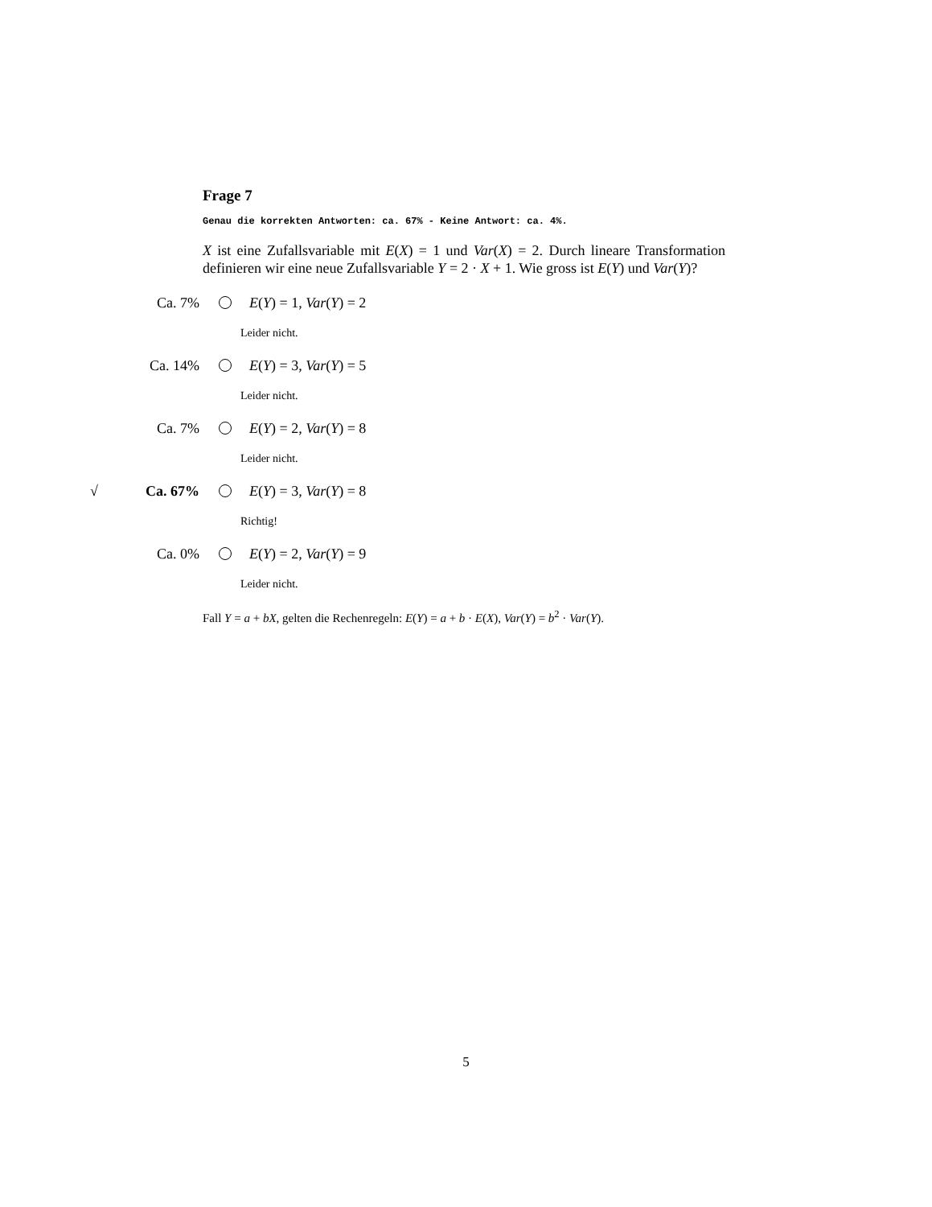Frage 7
Genau die korrekten Antworten: ca. 67% - Keine Antwort: ca. 4%.
X ist eine Zufallsvariable mit E(X) = 1 und Var(X) = 2. Durch lineare Transformation definieren wir eine neue Zufallsvariable Y = 2 · X + 1. Wie gross ist E(Y) und Var(Y)?
Ca. 7% E(Y) = 1, Var(Y) = 2
Leider nicht.
Ca. 14% E(Y) = 3, Var(Y) = 5
Leider nicht.
Ca. 7% E(Y) = 2, Var(Y) = 8
Leider nicht.
√ Ca. 67% E(Y) = 3, Var(Y) = 8
Richtig!
Ca. 0% E(Y) = 2, Var(Y) = 9
Leider nicht.
Fall Y = a + bX, gelten die Rechenregeln: E(Y) = a + b · E(X), Var(Y) = b<sup>2</sup> · Var(Y).
5